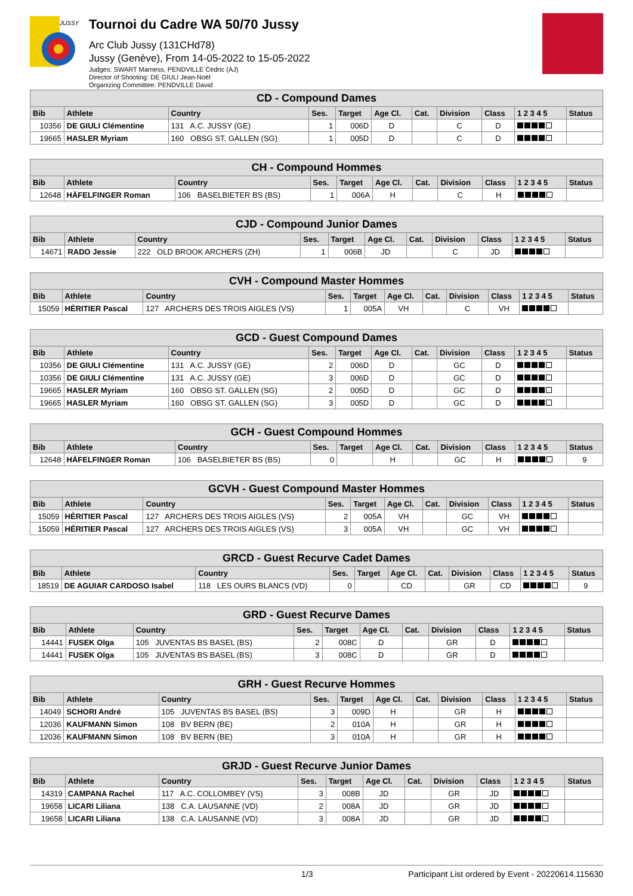JUSSY
Tournoi du Cadre WA 50/70 Jussy
Arc Club Jussy (131CHd78)
Jussy (Genève), From 14-05-2022 to 15-05-2022
Judges: SWART Marness, PENDVILLE Cédric (AJ)
Director of Shooting: DE GIULI Jean-Noël
Organizing Committee: PENDVILLE David
| CD - Compound Dames | | | | | | | | | | |
| --- | --- | --- | --- | --- | --- | --- | --- | --- | --- | --- |
| Bib | Athlete | Country | Ses. | Target | Age Cl. | Cat. | Division | Class | 1 2 3 4 5 | Status |
| 10356 | DE GIULI Clémentine | 131 A.C. JUSSY (GE) | 1 | 006D | D | | C | D | | |
| 19665 | HASLER Myriam | 160 OBSG ST. GALLEN (SG) | 1 | 005D | D | | C | D | | |
| CH - Compound Hommes | | | | | | | | | | |
| --- | --- | --- | --- | --- | --- | --- | --- | --- | --- | --- |
| Bib | Athlete | Country | Ses. | Target | Age Cl. | Cat. | Division | Class | 1 2 3 4 5 | Status |
| 12648 | HÄFELFINGER Roman | 106 BASELBIETER BS (BS) | 1 | 006A | H | | C | H | | |
| CJD - Compound Junior Dames | | | | | | | | | | |
| --- | --- | --- | --- | --- | --- | --- | --- | --- | --- | --- |
| Bib | Athlete | Country | Ses. | Target | Age Cl. | Cat. | Division | Class | 1 2 3 4 5 | Status |
| 14671 | RADO Jessie | 222 OLD BROOK ARCHERS (ZH) | 1 | 006B | JD | | C | JD | | |
| CVH - Compound Master Hommes | | | | | | | | | | |
| --- | --- | --- | --- | --- | --- | --- | --- | --- | --- | --- |
| Bib | Athlete | Country | Ses. | Target | Age Cl. | Cat. | Division | Class | 1 2 3 4 5 | Status |
| 15059 | HÉRITIER Pascal | 127 ARCHERS DES TROIS AIGLES (VS) | 1 | 005A | VH | | C | VH | | |
| GCD - Guest Compound Dames | | | | | | | | | | |
| --- | --- | --- | --- | --- | --- | --- | --- | --- | --- | --- |
| Bib | Athlete | Country | Ses. | Target | Age Cl. | Cat. | Division | Class | 1 2 3 4 5 | Status |
| 10356 | DE GIULI Clémentine | 131 A.C. JUSSY (GE) | 2 | 006D | D | | GC | D | | |
| 10356 | DE GIULI Clémentine | 131 A.C. JUSSY (GE) | 3 | 006D | D | | GC | D | | |
| 19665 | HASLER Myriam | 160 OBSG ST. GALLEN (SG) | 2 | 005D | D | | GC | D | | |
| 19665 | HASLER Myriam | 160 OBSG ST. GALLEN (SG) | 3 | 005D | D | | GC | D | | |
| GCH - Guest Compound Hommes | | | | | | | | | | |
| --- | --- | --- | --- | --- | --- | --- | --- | --- | --- | --- |
| Bib | Athlete | Country | Ses. | Target | Age Cl. | Cat. | Division | Class | 1 2 3 4 5 | Status |
| 12648 | HÄFELFINGER Roman | 106 BASELBIETER BS (BS) | 0 | | H | | GC | H | | 9 |
| GCVH - Guest Compound Master Hommes | | | | | | | | | | |
| --- | --- | --- | --- | --- | --- | --- | --- | --- | --- | --- |
| Bib | Athlete | Country | Ses. | Target | Age Cl. | Cat. | Division | Class | 1 2 3 4 5 | Status |
| 15059 | HÉRITIER Pascal | 127 ARCHERS DES TROIS AIGLES (VS) | 2 | 005A | VH | | GC | VH | | |
| 15059 | HÉRITIER Pascal | 127 ARCHERS DES TROIS AIGLES (VS) | 3 | 005A | VH | | GC | VH | | |
| GRCD - Guest Recurve Cadet Dames | | | | | | | | | | |
| --- | --- | --- | --- | --- | --- | --- | --- | --- | --- | --- |
| Bib | Athlete | Country | Ses. | Target | Age Cl. | Cat. | Division | Class | 1 2 3 4 5 | Status |
| 18519 | DE AGUIAR CARDOSO Isabel | 118 LES OURS BLANCS (VD) | 0 | | CD | | GR | CD | | 9 |
| GRD - Guest Recurve Dames | | | | | | | | | | |
| --- | --- | --- | --- | --- | --- | --- | --- | --- | --- | --- |
| Bib | Athlete | Country | Ses. | Target | Age Cl. | Cat. | Division | Class | 1 2 3 4 5 | Status |
| 14441 | FUSEK Olga | 105 JUVENTAS BS BASEL (BS) | 2 | 008C | D | | GR | D | | |
| 14441 | FUSEK Olga | 105 JUVENTAS BS BASEL (BS) | 3 | 008C | D | | GR | D | | |
| GRH - Guest Recurve Hommes | | | | | | | | | | |
| --- | --- | --- | --- | --- | --- | --- | --- | --- | --- | --- |
| Bib | Athlete | Country | Ses. | Target | Age Cl. | Cat. | Division | Class | 1 2 3 4 5 | Status |
| 14049 | SCHORI André | 105 JUVENTAS BS BASEL (BS) | 3 | 009D | H | | GR | H | | |
| 12036 | KAUFMANN Simon | 108 BV BERN (BE) | 2 | 010A | H | | GR | H | | |
| 12036 | KAUFMANN Simon | 108 BV BERN (BE) | 3 | 010A | H | | GR | H | | |
| GRJD - Guest Recurve Junior Dames | | | | | | | | | | |
| --- | --- | --- | --- | --- | --- | --- | --- | --- | --- | --- |
| Bib | Athlete | Country | Ses. | Target | Age Cl. | Cat. | Division | Class | 1 2 3 4 5 | Status |
| 14319 | CAMPANA Rachel | 117 A.C. COLLOMBEY (VS) | 3 | 008B | JD | | GR | JD | | |
| 19658 | LICARI Liliana | 138 C.A. LAUSANNE (VD) | 2 | 008A | JD | | GR | JD | | |
| 19658 | LICARI Liliana | 138 C.A. LAUSANNE (VD) | 3 | 008A | JD | | GR | JD | | |
1/3 Participant List ordered by Event - 20220614.115630